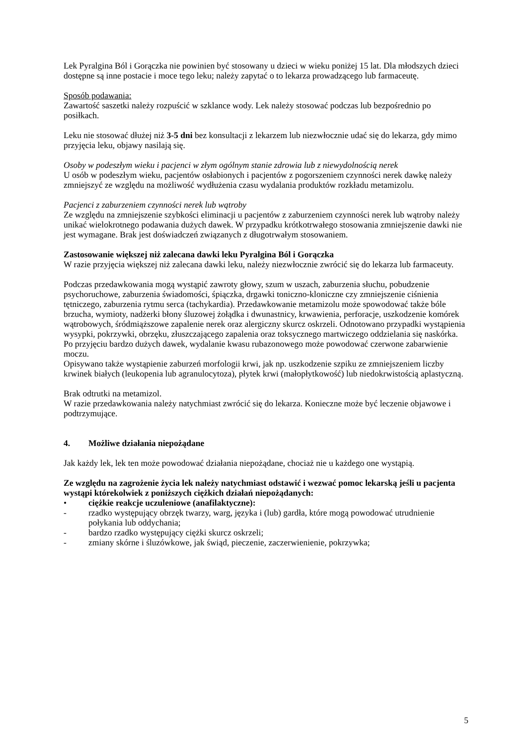Lek Pyralgina Ból i Gorączka nie powinien być stosowany u dzieci w wieku poniżej 15 lat. Dla młodszych dzieci dostępne są inne postacie i moce tego leku; należy zapytać o to lekarza prowadzącego lub farmaceutę.
Sposób podawania:
Zawartość saszetki należy rozpuścić w szklance wody. Lek należy stosować podczas lub bezpośrednio po posiłkach.
Leku nie stosować dłużej niż 3-5 dni bez konsultacji z lekarzem lub niezwłocznie udać się do lekarza, gdy mimo przyjęcia leku, objawy nasilają się.
Osoby w podeszłym wieku i pacjenci w złym ogólnym stanie zdrowia lub z niewydolnością nerek
U osób w podeszłym wieku, pacjentów osłabionych i pacjentów z pogorszeniem czynności nerek dawkę należy zmniejszyć ze względu na możliwość wydłużenia czasu wydalania produktów rozkładu metamizolu.
Pacjenci z zaburzeniem czynności nerek lub wątroby
Ze względu na zmniejszenie szybkości eliminacji u pacjentów z zaburzeniem czynności nerek lub wątroby należy unikać wielokrotnego podawania dużych dawek. W przypadku krótkotrwałego stosowania zmniejszenie dawki nie jest wymagane. Brak jest doświadczeń związanych z długotrwałym stosowaniem.
Zastosowanie większej niż zalecana dawki leku Pyralgina Ból i Gorączka
W razie przyjęcia większej niż zalecana dawki leku, należy niezwłocznie zwrócić się do lekarza lub farmaceuty.
Podczas przedawkowania mogą wystąpić zawroty głowy, szum w uszach, zaburzenia słuchu, pobudzenie psychoruchowe, zaburzenia świadomości, śpiączka, drgawki toniczno-kloniczne czy zmniejszenie ciśnienia tętniczego, zaburzenia rytmu serca (tachykardia). Przedawkowanie metamizolu może spowodować także bóle brzucha, wymioty, nadżerki błony śluzowej żołądka i dwunastnicy, krwawienia, perforacje, uszkodzenie komórek wątrobowych, śródmiąższowe zapalenie nerek oraz alergiczny skurcz oskrzeli. Odnotowano przypadki wystąpienia wysypki, pokrzywki, obrzęku, złuszczającego zapalenia oraz toksycznego martwiczego oddzielania się naskórka.
Po przyjęciu bardzo dużych dawek, wydalanie kwasu rubazonowego może powodować czerwone zabarwienie moczu.
Opisywano także wystąpienie zaburzeń morfologii krwi, jak np. uszkodzenie szpiku ze zmniejszeniem liczby krwinek białych (leukopenia lub agranulocytoza), płytek krwi (małopłytkowość) lub niedokrwistością aplastyczną.
Brak odtrutki na metamizol.
W razie przedawkowania należy natychmiast zwrócić się do lekarza. Konieczne może być leczenie objawowe i podtrzymujące.
4. Możliwe działania niepożądane
Jak każdy lek, lek ten może powodować działania niepożądane, chociaż nie u każdego one wystąpią.
Ze względu na zagrożenie życia lek należy natychmiast odstawić i wezwać pomoc lekarską jeśli u pacjenta wystąpi którekolwiek z poniższych ciężkich działań niepożądanych:
• ciężkie reakcje uczuleniowe (anafilaktyczne):
- rzadko występujący obrzęk twarzy, warg, języka i (lub) gardła, które mogą powodować utrudnienie połykania lub oddychania;
- bardzo rzadko występujący ciężki skurcz oskrzeli;
- zmiany skórne i śluzówkowe, jak świąd, pieczenie, zaczerwienienie, pokrzywka;
5